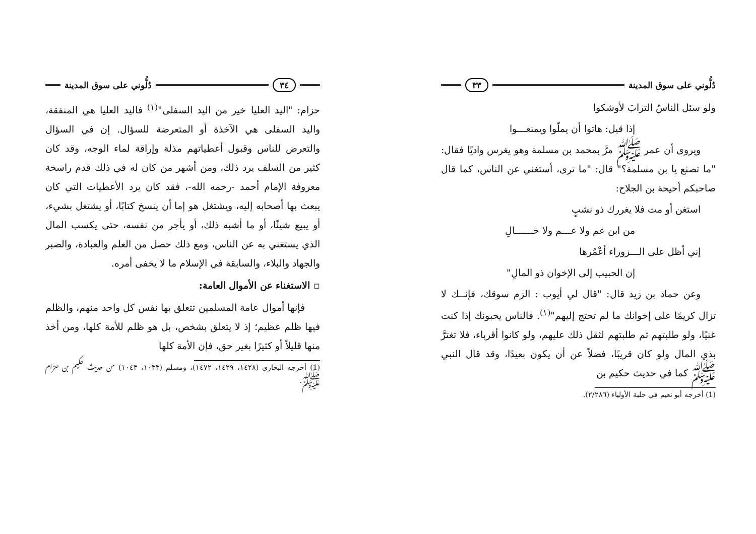دُلُّوني على سوق المدينة ٣٣
ولو سئل الناسُ الترابَ لأوشكوا
إذا قيل: هاتوا أن يملّوا ويمنعـــوا
ويروى أن عمر ﷺ مرَّ بمحمد بن مسلمة وهو يغرس واديًا فقال: "ما تصنع يا بن مسلمة؟" قال: "ما ترى، أستغني عن الناس، كما قال صاحبكم أحيحة بن الجلاح:
استغن أو مت فلا يغررك ذو نشبٍ
من ابن عم ولا عـــم ولا خــــــالِ
إني أظل على الـــزوراء أعْمُرها
إن الحبيب إلى الإخوان ذو المالِ"
وعن حماد بن زيد قال: "قال لي أيوب : الزم سوقك، فإنــك لا تزال كريمًا على إخوانك ما لم تحتج إليهم"<sup>(١)</sup>. فالناس يحبونك إذا كنت غنيًا، ولو طلبتهم ثم طلبتهم لثقل ذلك عليهم، ولو كانوا أقرباء، فلا تغترَّ بذي المال ولو كان قريبًا، فضلاً عن أن يكون بعيدًا، وقد قال النبي ﷺ كما في حديث حكيم بن
(1) أخرجه أبو نعيم في حلية الأولياء (٢/٢٨٦).
٣٤ دُلُّوني على سوق المدينة
حزام: "اليد العليا خير من اليد السفلى"<sup>(١)</sup> فاليد العليا هي المنفقة، واليد السفلى هي الآخذة أو المتعرضة للسؤال. إن في السؤال والتعرض للناس وقبول أعطياتهم مذلة وإراقة لماء الوجه، وقد كان كثير من السلف يرد ذلك، ومن أشهر من كان له في ذلك قدم راسخة معروفة الإمام أحمد -رحمه الله-، فقد كان يرد الأعطيات التي كان يبعث بها أصحابه إليه، ويشتغل هو إما أن ينسخ كتابًا، أو يشتغل بشيء، أو يبيع شيئًا، أو ما أشبه ذلك، أو يأجر من نفسه، حتى يكسب المال الذي يستغني به عن الناس، ومع ذلك حصل من العلم والعبادة، والصبر والجهاد والبلاء، والسابقة في الإسلام ما لا يخفى أمره.
▫ الاستغناء عن الأموال العامة:
فإنها أموال عامة المسلمين تتعلق بها نفس كل واحد منهم، والظلم فيها ظلم عظيم؛ إذ لا يتعلق بشخص، بل هو ظلم للأمة كلها، ومن أخذ منها قليلاً أو كثيرًا بغير حق، فإن الأمة كلها
(1) أخرجه البخاري (١٤٢٨، ١٤٢٩، ١٤٧٢)، ومسلم (١٠٣٣، ١٠٤٣) من حديث حكيم بن حزام ﷺ.